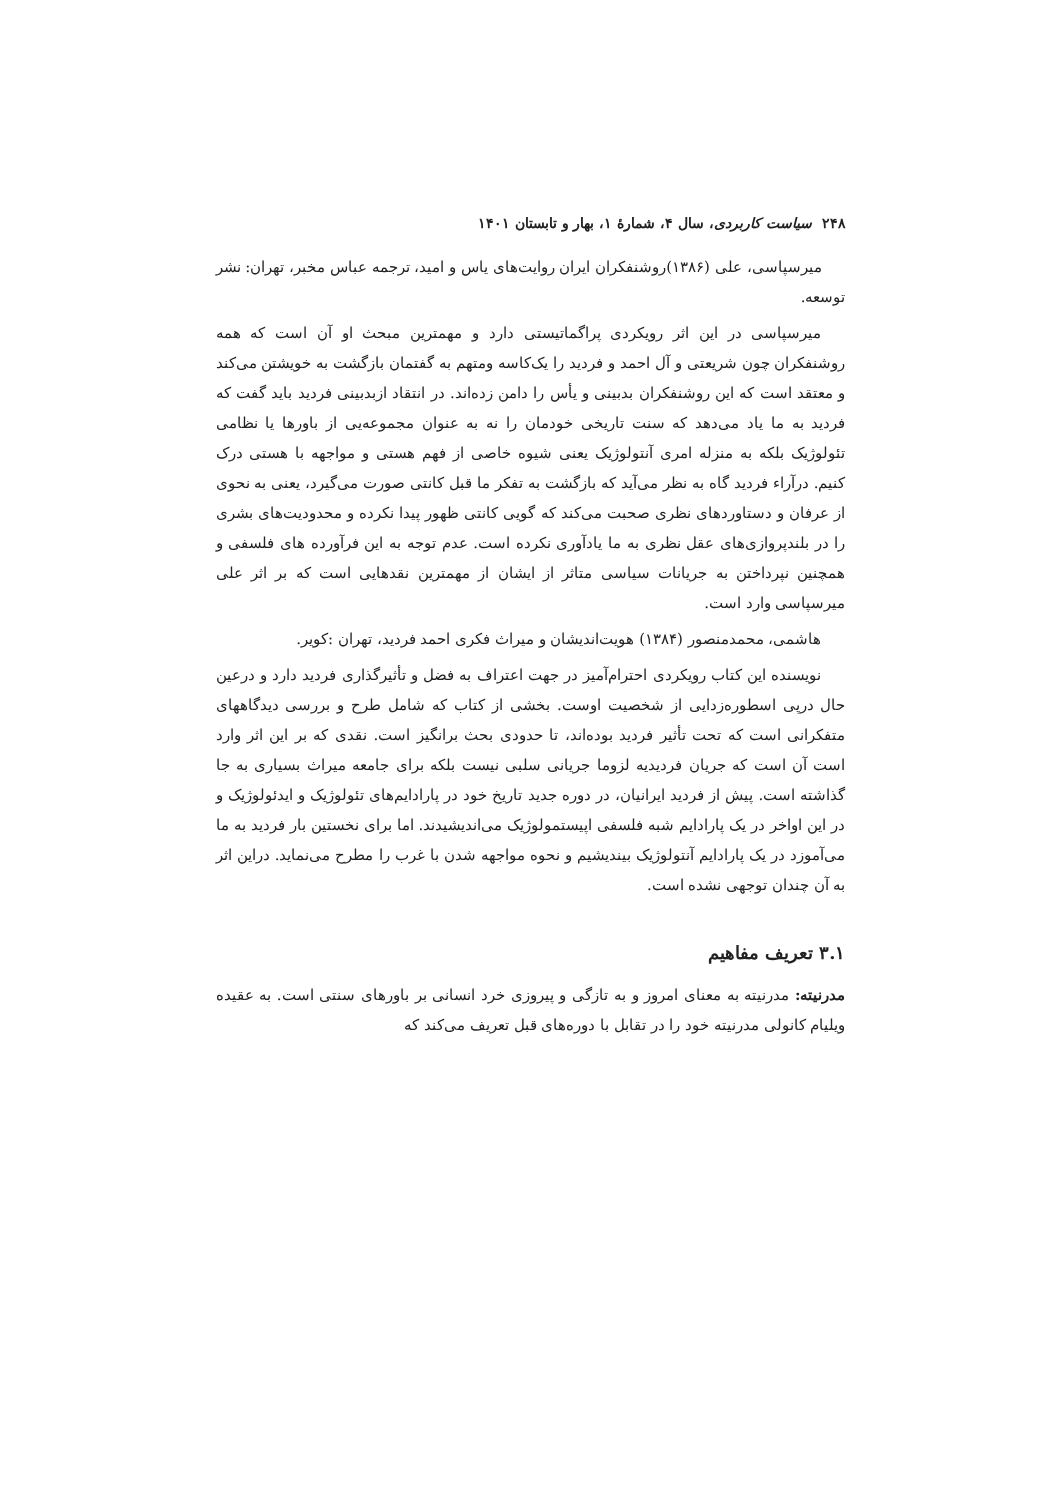۲۴۸ سیاست کاربردی، سال ۴، شمارۀ ۱، بهار و تابستان ۱۴۰۱
میرسپاسی، علی (۱۳۸۶)روشنفکران ایران روایت‌های یاس و امید، ترجمه عباس مخبر، تهران: نشر توسعه.
میرسپاسی در این اثر رویکردی پراگماتیستی دارد و مهمترین مبحث او آن است که همه روشنفکران چون شریعتی و آل احمد و فردید را یک‌کاسه ومتهم به گفتمان بازگشت به خویشتن می‌کند و معتقد است که این روشنفکران بدبینی و یأس را دامن زده‌اند. در انتقاد ازبدبینی فردید باید گفت که فردید به ما یاد می‌دهد که سنت تاریخی خودمان را نه به عنوان مجموعه‌یی از باورها یا نظامی تئولوژیک بلکه به منزله امری آنتولوژیک یعنی شیوه خاصی از فهم هستی و مواجهه با هستی درک کنیم. درآراء فردید گاه به نظر می‌آید که بازگشت به تفکر ما قبل کانتی صورت می‌گیرد، یعنی به نحوی از عرفان و دستاوردهای نظری صحبت می‌کند که گویی کانتی ظهور پیدا نکرده و محدودیت‌های بشری را در بلندپروازی‌های عقل نظری به ما یادآوری نکرده است. عدم توجه به این فرآورده های فلسفی و همچنین نپرداختن به جریانات سیاسی متاثر از ایشان از مهمترین نقدهایی است که بر اثر علی میرسپاسی وارد است.
هاشمی، محمدمنصور (۱۳۸۴) هویت‌اندیشان و میراث فکری احمد فردید، تهران :کویر.
نویسنده این کتاب رویکردی احترام‌آمیز در جهت اعتراف به فضل و تأثیرگذاری فردید دارد و درعین حال درپی اسطوره‌زدایی از شخصیت اوست. بخشی از کتاب که شامل طرح و بررسی دیدگاههای متفکرانی است که تحت تأثیر فردید بوده‌اند، تا حدودی بحث برانگیز است. نقدی که بر این اثر وارد است آن است که جریان فردیدیه لزوما جریانی سلبی نیست بلکه برای جامعه میراث بسیاری به جا گذاشته است. پیش از فردید ایرانیان، در دوره جدید تاریخ خود در پارادایم‌های تئولوژیک و ایدئولوژیک و در این اواخر در یک پارادایم شبه فلسفی اپیستمولوژیک می‌اندیشیدند. اما برای نخستین بار فردید به ما می‌آموزد در یک پارادایم آنتولوژیک بیندیشیم و نحوه مواجهه شدن با غرب را مطرح می‌نماید. دراین اثر به آن چندان توجهی نشده است.
۳.۱ تعریف مفاهیم
مدرنیته: مدرنیته به معنای امروز و به تازگی و پیروزی خرد انسانی بر باورهای سنتی است. به عقیده ویلیام کانولی مدرنیته خود را در تقابل با دوره‌های قبل تعریف می‌کند که